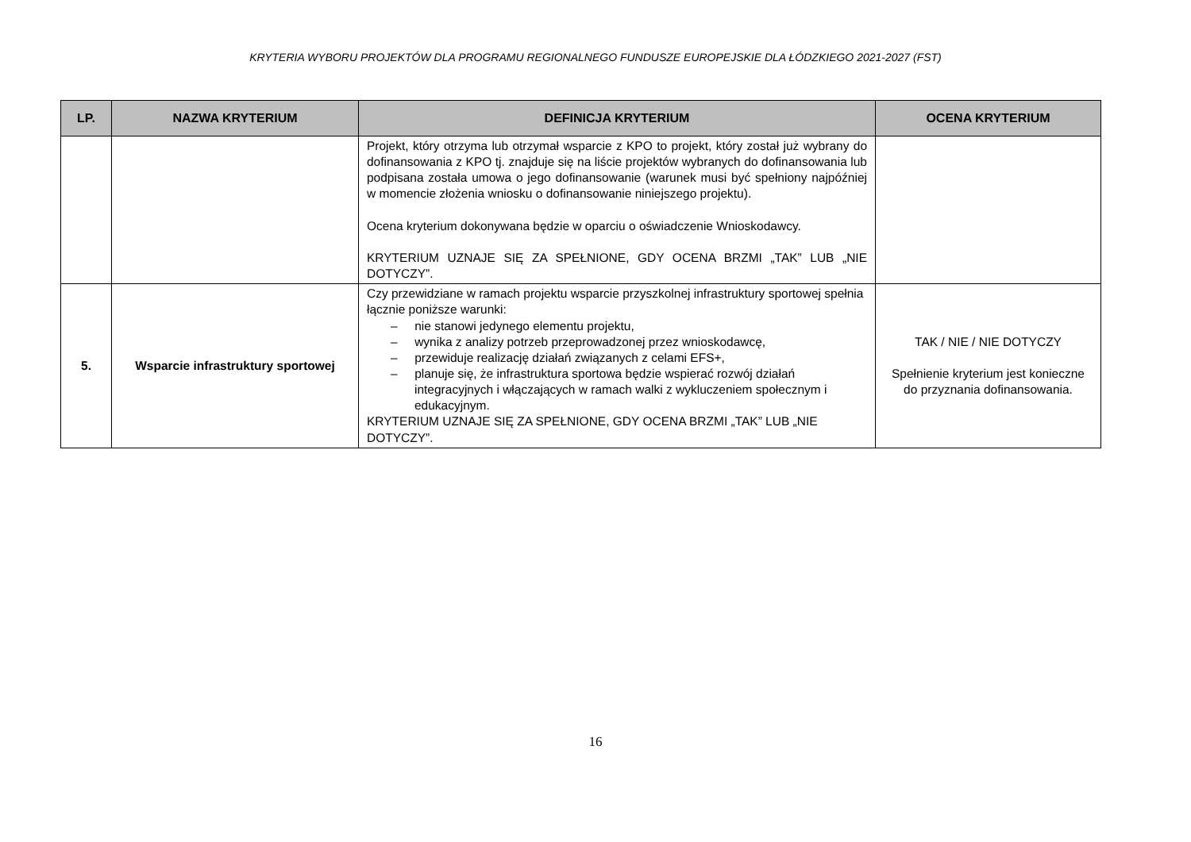KRYTERIA WYBORU PROJEKTÓW DLA PROGRAMU REGIONALNEGO FUNDUSZE EUROPEJSKIE DLA ŁÓDZKIEGO 2021-2027 (FST)
| LP. | NAZWA KRYTERIUM | DEFINICJA KRYTERIUM | OCENA KRYTERIUM |
| --- | --- | --- | --- |
| | | Projekt, który otrzyma lub otrzymał wsparcie z KPO to projekt, który został już wybrany do dofinansowania z KPO tj. znajduje się na liście projektów wybranych do dofinansowania lub podpisana została umowa o jego dofinansowanie (warunek musi być spełniony najpóźniej w momencie złożenia wniosku o dofinansowanie niniejszego projektu). Ocena kryterium dokonywana będzie w oparciu o oświadczenie Wnioskodawcy. KRYTERIUM UZNAJE SIĘ ZA SPEŁNIONE, GDY OCENA BRZMI „TAK” LUB „NIE DOTYCZY”. | |
| 5. | Wsparcie infrastruktury sportowej | Czy przewidziane w ramach projektu wsparcie przyszkolnej infrastruktury sportowej spełnia łącznie poniższe warunki: – nie stanowi jedynego elementu projektu, – wynika z analizy potrzeb przeprowadzonej przez wnioskodawcę, – przewiduje realizację działań związanych z celami EFS+, – planuje się, że infrastruktura sportowa będzie wspierać rozwój działań integracyjnych i włączających w ramach walki z wykluczeniem społecznym i edukacyjnym. KRYTERIUM UZNAJE SIĘ ZA SPEŁNIONE, GDY OCENA BRZMI „TAK” LUB „NIE DOTYCZY”. | TAK / NIE / NIE DOTYCZY Spełnienie kryterium jest konieczne do przyznania dofinansowania. |
16